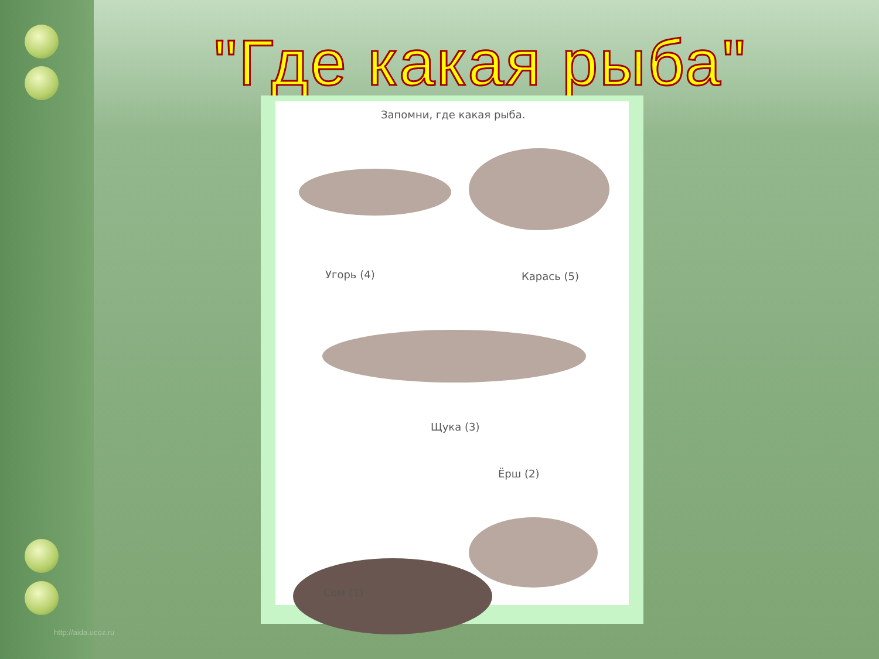"Где какая рыба"
Запомни, где какая рыба.
Угорь (4) Карась (5)
Щука (3)
Ёрш (2)
Сом (1)
http://aida.ucoz.ru